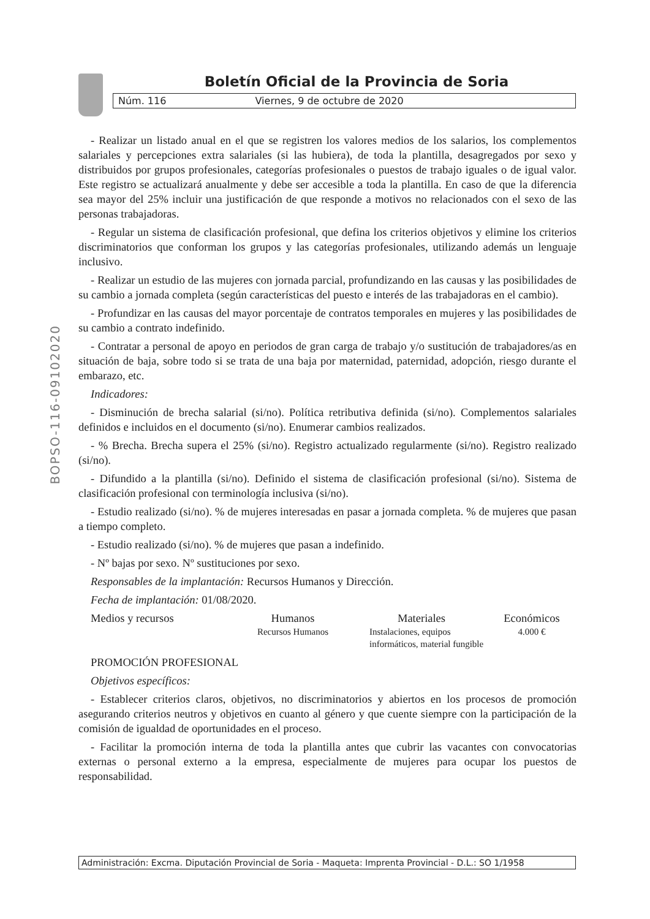BOPSO-116-09102020
Boletín Oficial de la Provincia de Soria
Núm. 116 Viernes, 9 de octubre de 2020
- Realizar un listado anual en el que se registren los valores medios de los salarios, los complementos salariales y percepciones extra salariales (si las hubiera), de toda la plantilla, desagregados por sexo y distribuidos por grupos profesionales, categorías profesionales o puestos de trabajo iguales o de igual valor. Este registro se actualizará anualmente y debe ser accesible a toda la plantilla. En caso de que la diferencia sea mayor del 25% incluir una justificación de que responde a motivos no relacionados con el sexo de las personas trabajadoras.
- Regular un sistema de clasificación profesional, que defina los criterios objetivos y elimine los criterios discriminatorios que conforman los grupos y las categorías profesionales, utilizando además un lenguaje inclusivo.
- Realizar un estudio de las mujeres con jornada parcial, profundizando en las causas y las posibilidades de su cambio a jornada completa (según características del puesto e interés de las trabajadoras en el cambio).
- Profundizar en las causas del mayor porcentaje de contratos temporales en mujeres y las posibilidades de su cambio a contrato indefinido.
- Contratar a personal de apoyo en periodos de gran carga de trabajo y/o sustitución de trabajadores/as en situación de baja, sobre todo si se trata de una baja por maternidad, paternidad, adopción, riesgo durante el embarazo, etc.
Indicadores:
- Disminución de brecha salarial (si/no). Política retributiva definida (si/no). Complementos salariales definidos e incluidos en el documento (si/no). Enumerar cambios realizados.
- % Brecha. Brecha supera el 25% (si/no). Registro actualizado regularmente (si/no). Registro realizado (si/no).
- Difundido a la plantilla (si/no). Definido el sistema de clasificación profesional (si/no). Sistema de clasificación profesional con terminología inclusiva (si/no).
- Estudio realizado (si/no). % de mujeres interesadas en pasar a jornada completa. % de mujeres que pasan a tiempo completo.
- Estudio realizado (si/no). % de mujeres que pasan a indefinido.
- Nº bajas por sexo. Nº sustituciones por sexo.
Responsables de la implantación: Recursos Humanos y Dirección.
Fecha de implantación: 01/08/2020.
| Medios y recursos | Humanos | Materiales | Económicos |
| --- | --- | --- | --- |
| | Recursos Humanos | Instalaciones, equipos informáticos, material fungible | 4.000 € |
PROMOCIÓN PROFESIONAL
Objetivos específicos:
- Establecer criterios claros, objetivos, no discriminatorios y abiertos en los procesos de promoción asegurando criterios neutros y objetivos en cuanto al género y que cuente siempre con la participación de la comisión de igualdad de oportunidades en el proceso.
- Facilitar la promoción interna de toda la plantilla antes que cubrir las vacantes con convocatorias externas o personal externo a la empresa, especialmente de mujeres para ocupar los puestos de responsabilidad.
Administración: Excma. Diputación Provincial de Soria - Maqueta: Imprenta Provincial - D.L.: SO 1/1958